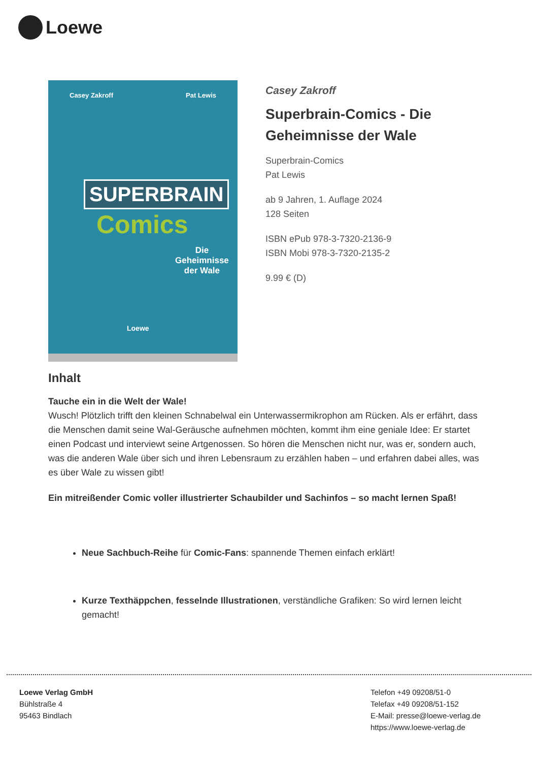Loewe
Casey Zakroff Pat Lewis
SUPERBRAIN
Comics
Die
Geheimnisse
der Wale
Loewe
Casey Zakroff
Superbrain-Comics - Die Geheimnisse der Wale
Superbrain-Comics
Pat Lewis
ab 9 Jahren, 1. Auflage 2024
128 Seiten
ISBN ePub 978-3-7320-2136-9
ISBN Mobi 978-3-7320-2135-2
9.99 € (D)
Inhalt
Tauche ein in die Welt der Wale!
Wusch! Plötzlich trifft den kleinen Schnabelwal ein Unterwassermikrophon am Rücken. Als er erfährt, dass die Menschen damit seine Wal-Geräusche aufnehmen möchten, kommt ihm eine geniale Idee: Er startet einen Podcast und interviewt seine Artgenossen. So hören die Menschen nicht nur, was er, sondern auch, was die anderen Wale über sich und ihren Lebensraum zu erzählen haben – und erfahren dabei alles, was es über Wale zu wissen gibt!
Ein mitreißender Comic voller illustrierter Schaubilder und Sachinfos – so macht lernen Spaß!
Neue Sachbuch-Reihe für Comic-Fans: spannende Themen einfach erklärt!
Kurze Texthäppchen, fesselnde Illustrationen, verständliche Grafiken: So wird lernen leicht gemacht!
Loewe Verlag GmbH
Bühlstraße 4
95463 Bindlach
Telefon +49 09208/51-0
Telefax +49 09208/51-152
E-Mail: presse@loewe-verlag.de
https://www.loewe-verlag.de